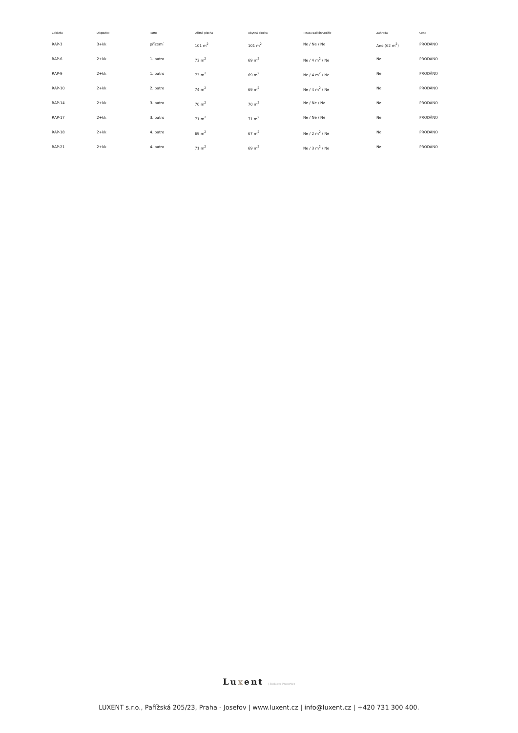| Zakázka | Dispozice | Patro | Užitná plocha | Obytná plocha | Terasa/Balkón/Lodžie | Zahrada | Cena |
| --- | --- | --- | --- | --- | --- | --- | --- |
| RAP-3 | 3+kk | přízemí | 101 m<sup>2</sup> | 101 m<sup>2</sup> | Ne / Ne / Ne | Ano (62 m<sup>2</sup>) | PRODÁNO |
| RAP-6 | 2+kk | 1. patro | 73 m<sup>2</sup> | 69 m<sup>2</sup> | Ne / 4 m<sup>2</sup> / Ne | Ne | PRODÁNO |
| RAP-9 | 2+kk | 1. patro | 73 m<sup>2</sup> | 69 m<sup>2</sup> | Ne / 4 m<sup>2</sup> / Ne | Ne | PRODÁNO |
| RAP-10 | 2+kk | 2. patro | 74 m<sup>2</sup> | 69 m<sup>2</sup> | Ne / 4 m<sup>2</sup> / Ne | Ne | PRODÁNO |
| RAP-14 | 2+kk | 3. patro | 70 m<sup>2</sup> | 70 m<sup>2</sup> | Ne / Ne / Ne | Ne | PRODÁNO |
| RAP-17 | 2+kk | 3. patro | 71 m<sup>2</sup> | 71 m<sup>2</sup> | Ne / Ne / Ne | Ne | PRODÁNO |
| RAP-18 | 2+kk | 4. patro | 69 m<sup>2</sup> | 67 m<sup>2</sup> | Ne / 2 m<sup>2</sup> / Ne | Ne | PRODÁNO |
| RAP-21 | 2+kk | 4. patro | 71 m<sup>2</sup> | 69 m<sup>2</sup> | Ne / 3 m<sup>2</sup> / Ne | Ne | PRODÁNO |
Luxent | Exclusive Properties
LUXENT s.r.o., Pařížská 205/23, Praha - Josefov | www.luxent.cz | info@luxent.cz | +420 731 300 400.